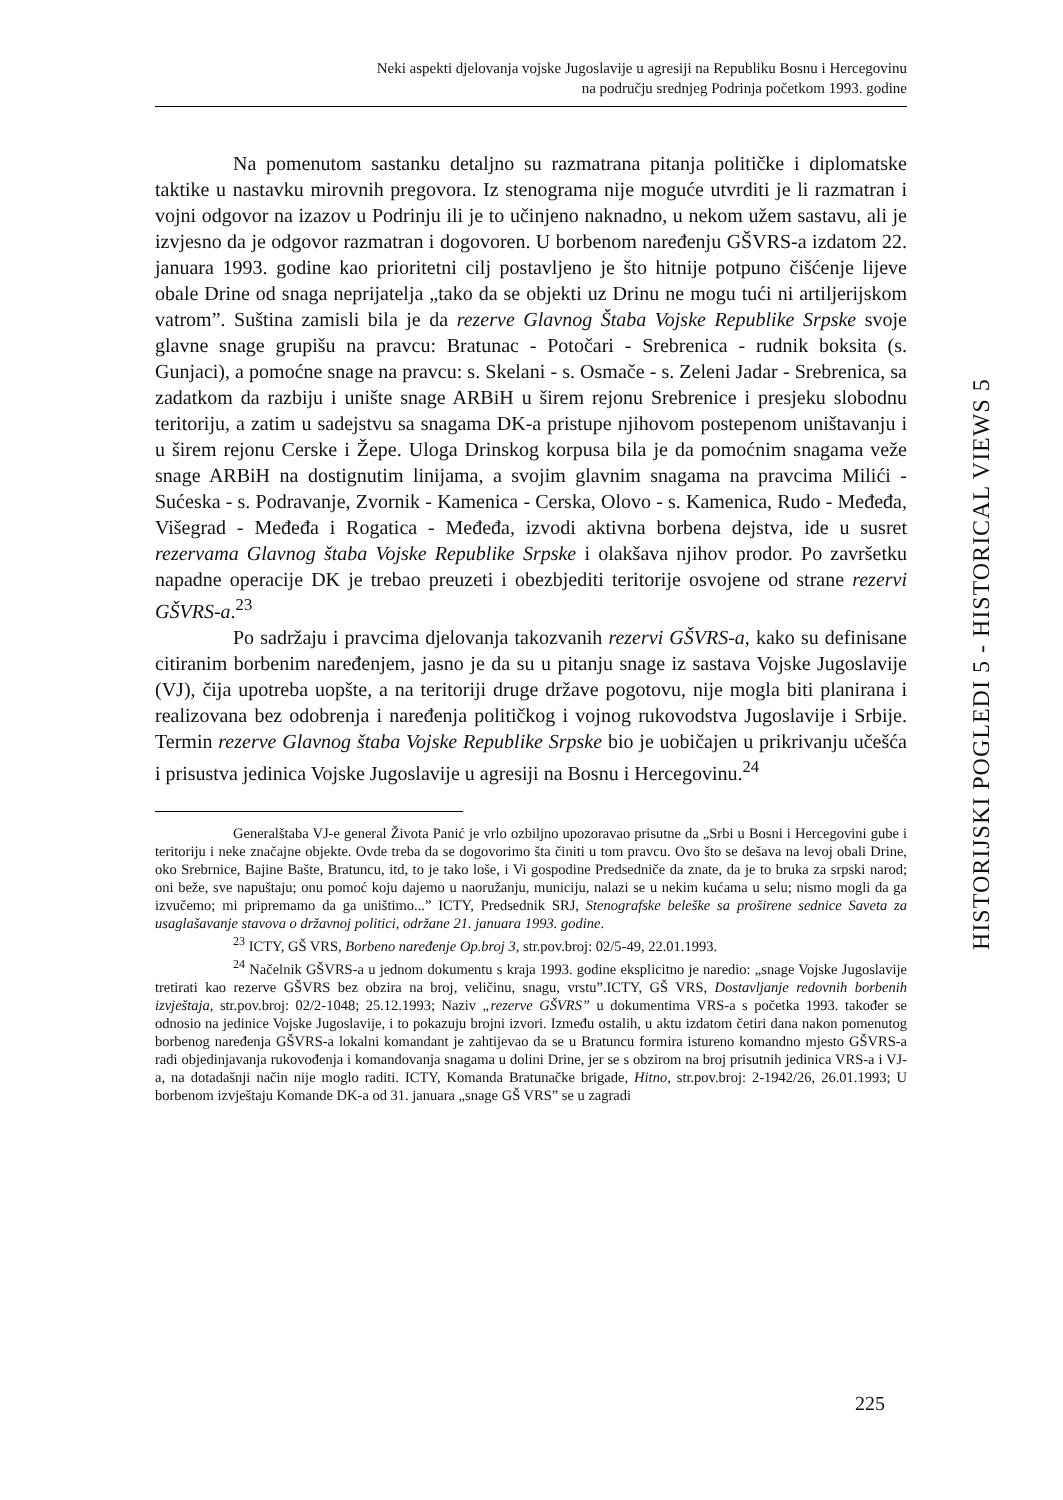Neki aspekti djelovanja vojske Jugoslavije u agresiji na Republiku Bosnu i Hercegovinu
na području srednjeg Podrinja početkom 1993. godine
HISTORIJSKI POGLEDI 5 - HISTORICAL VIEWS 5
Na pomenutom sastanku detaljno su razmatrana pitanja političke i diplomatske taktike u nastavku mirovnih pregovora. Iz stenograma nije moguće utvrditi je li razmatran i vojni odgovor na izazov u Podrinju ili je to učinjeno naknadno, u nekom užem sastavu, ali je izvjesno da je odgovor razmatran i dogovoren. U borbenom naređenju GŠVRS-a izdatom 22. januara 1993. godine kao prioritetni cilj postavljeno je što hitnije potpuno čišćenje lijeve obale Drine od snaga neprijatelja „tako da se objekti uz Drinu ne mogu tući ni artiljerijskom vatrom”. Suština zamisli bila je da rezerve Glavnog Štaba Vojske Republike Srpske svoje glavne snage grupišu na pravcu: Bratunac - Potočari - Srebrenica - rudnik boksita (s. Gunjaci), a pomoćne snage na pravcu: s. Skelani - s. Osmače - s. Zeleni Jadar - Srebrenica, sa zadatkom da razbiju i unište snage ARBiH u širem rejonu Srebrenice i presjeku slobodnu teritoriju, a zatim u sadejstvu sa snagama DK-a pristupe njihovom postepenom uništavanju i u širem rejonu Cerske i Žepe. Uloga Drinskog korpusa bila je da pomoćnim snagama veže snage ARBiH na dostignutim linijama, a svojim glavnim snagama na pravcima Milići - Sućeska - s. Podravanje, Zvornik - Kamenica - Cerska, Olovo - s. Kamenica, Rudo - Međeđa, Višegrad - Međeđa i Rogatica - Međeđa, izvodi aktivna borbena dejstva, ide u susret rezervama Glavnog štaba Vojske Republike Srpske i olakšava njihov prodor. Po završetku napadne operacije DK je trebao preuzeti i obezbjediti teritorije osvojene od strane rezervi GŠVRS-a.<sup>23</sup>
Po sadržaju i pravcima djelovanja takozvanih rezervi GŠVRS-a, kako su definisane citiranim borbenim naređenjem, jasno je da su u pitanju snage iz sastava Vojske Jugoslavije (VJ), čija upotreba uopšte, a na teritoriji druge države pogotovu, nije mogla biti planirana i realizovana bez odobrenja i naređenja političkog i vojnog rukovodstva Jugoslavije i Srbije. Termin rezerve Glavnog štaba Vojske Republike Srpske bio je uobičajen u prikrivanju učešća i prisustva jedinica Vojske Jugoslavije u agresiji na Bosnu i Hercegovinu.<sup>24</sup>
Generalštaba VJ-e general Života Panić je vrlo ozbiljno upozoravao prisutne da „Srbi u Bosni i Hercegovini gube i teritoriju i neke značajne objekte. Ovde treba da se dogovorimo šta činiti u tom pravcu. Ovo što se dešava na levoj obali Drine, oko Srebrnice, Bajine Bašte, Bratuncu, itd, to je tako loše, i Vi gospodine Predsedniče da znate, da je to bruka za srpski narod; oni beže, sve napuštaju; onu pomoć koju dajemo u naoružanju, municiju, nalazi se u nekim kućama u selu; nismo mogli da ga izvučemo; mi pripremamo da ga uništimo...” ICTY, Predsednik SRJ, Stenografske beleške sa proširene sednice Saveta za usaglašavanje stavova o državnoj politici, održane 21. januara 1993. godine.
<sup>23</sup> ICTY, GŠ VRS, Borbeno naređenje Op.broj 3, str.pov.broj: 02/5-49, 22.01.1993.
<sup>24</sup> Načelnik GŠVRS-a u jednom dokumentu s kraja 1993. godine eksplicitno je naredio: „snage Vojske Jugoslavije tretirati kao rezerve GŠVRS bez obzira na broj, veličinu, snagu, vrstu”.ICTY, GŠ VRS, Dostavljanje redovnih borbenih izvještaja, str.pov.broj: 02/2-1048; 25.12.1993; Naziv „rezerve GŠVRS” u dokumentima VRS-a s početka 1993. također se odnosio na jedinice Vojske Jugoslavije, i to pokazuju brojni izvori. Između ostalih, u aktu izdatom četiri dana nakon pomenutog borbenog naređenja GŠVRS-a lokalni komandant je zahtijevao da se u Bratuncu formira istureno komandno mjesto GŠVRS-a radi objedinjavanja rukovođenja i komandovanja snagama u dolini Drine, jer se s obzirom na broj prisutnih jedinica VRS-a i VJ-a, na dotadašnji način nije moglo raditi. ICTY, Komanda Bratunačke brigade, Hitno, str.pov.broj: 2-1942/26, 26.01.1993; U borbenom izvještaju Komande DK-a od 31. januara „snage GŠ VRS” se u zagradi
225